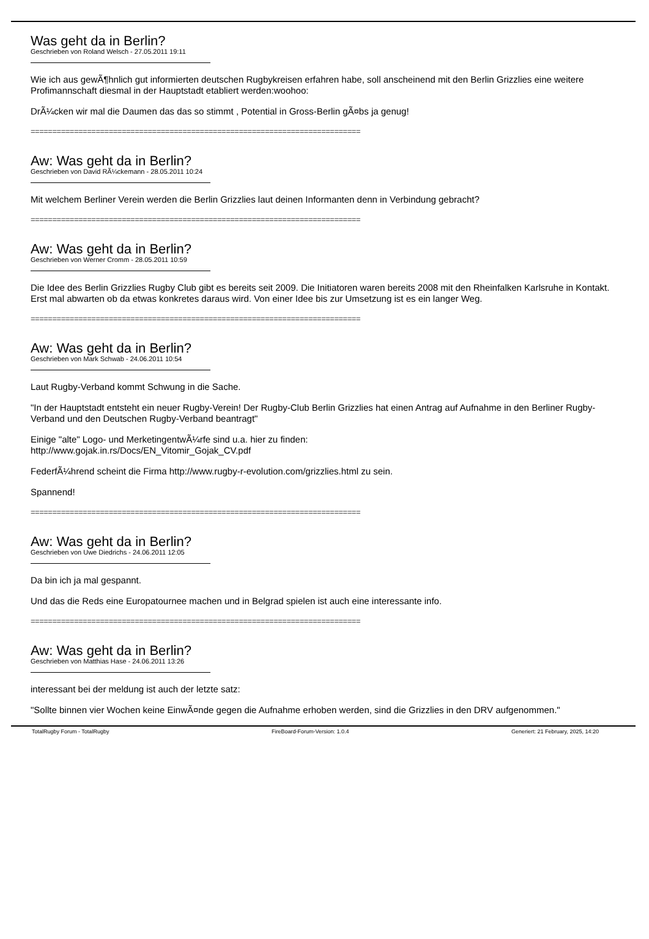Was geht da in Berlin?
Geschrieben von Roland Welsch - 27.05.2011 19:11
Wie ich aus gewÃ¶hnlich gut informierten deutschen Rugbykreisen erfahren habe, soll anscheinend mit den Berlin Grizzlies eine weitere Profimannschaft diesmal in der Hauptstadt etabliert werden:woohoo:
DrÃ¼cken wir mal die Daumen das das so stimmt , Potential in Gross-Berlin gÃ¤bs ja genug!
============================================================================
Aw: Was geht da in Berlin?
Geschrieben von David RÃ¼ckemann - 28.05.2011 10:24
Mit welchem Berliner Verein werden die Berlin Grizzlies laut deinen Informanten denn in Verbindung gebracht?
============================================================================
Aw: Was geht da in Berlin?
Geschrieben von Werner Cromm - 28.05.2011 10:59
Die Idee des Berlin Grizzlies Rugby Club gibt es bereits seit 2009. Die Initiatoren waren bereits 2008 mit den Rheinfalken Karlsruhe in Kontakt.
Erst mal abwarten ob da etwas konkretes daraus wird. Von einer Idee bis zur Umsetzung ist es ein langer Weg.
============================================================================
Aw: Was geht da in Berlin?
Geschrieben von Mark Schwab - 24.06.2011 10:54
Laut Rugby-Verband kommt Schwung in die Sache.
"In der Hauptstadt entsteht ein neuer Rugby-Verein! Der Rugby-Club Berlin Grizzlies hat einen Antrag auf Aufnahme in den Berliner Rugby-Verband und den Deutschen Rugby-Verband beantragt"
Einige "alte" Logo- und MerketingentwÃ¼rfe sind u.a. hier zu finden:
http://www.gojak.in.rs/Docs/EN_Vitomir_Gojak_CV.pdf
FederfÃ¼hrend scheint die Firma http://www.rugby-r-evolution.com/grizzlies.html zu sein.
Spannend!
============================================================================
Aw: Was geht da in Berlin?
Geschrieben von Uwe Diedrichs - 24.06.2011 12:05
Da bin ich ja mal gespannt.
Und das die Reds eine Europatournee machen und in Belgrad spielen ist auch eine interessante info.
============================================================================
Aw: Was geht da in Berlin?
Geschrieben von Matthias Hase - 24.06.2011 13:26
interessant bei der meldung ist auch der letzte satz:
"Sollte binnen vier Wochen keine EinwÃ¤nde gegen die Aufnahme erhoben werden, sind die Grizzlies in den DRV aufgenommen."
TotalRugby Forum - TotalRugby FireBoard-Forum-Version: 1.0.4 Generiert: 21 February, 2025, 14:20